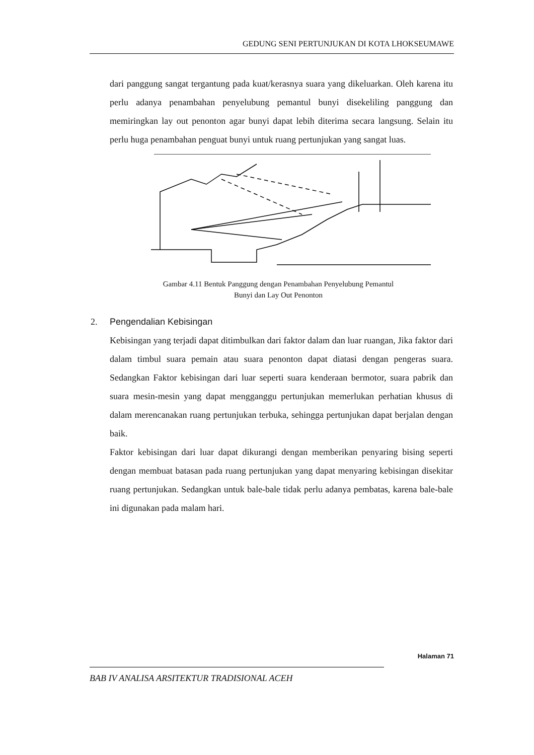GEDUNG SENI PERTUNJUKAN DI KOTA LHOKSEUMAWE
dari panggung sangat tergantung pada kuat/kerasnya suara yang dikeluarkan. Oleh karena itu perlu adanya penambahan penyelubung pemantul bunyi disekeliling panggung dan memiringkan lay out penonton agar bunyi dapat lebih diterima secara langsung. Selain itu perlu huga penambahan penguat bunyi untuk ruang pertunjukan yang sangat luas.
Gambar 4.11 Bentuk Panggung dengan Penambahan Penyelubung Pemantul Bunyi dan Lay Out Penonton
2. Pengendalian Kebisingan
Kebisingan yang terjadi dapat ditimbulkan dari faktor dalam dan luar ruangan, Jika faktor dari dalam timbul suara pemain atau suara penonton dapat diatasi dengan pengeras suara. Sedangkan Faktor kebisingan dari luar seperti suara kenderaan bermotor, suara pabrik dan suara mesin-mesin yang dapat mengganggu pertunjukan memerlukan perhatian khusus di dalam merencanakan ruang pertunjukan terbuka, sehingga pertunjukan dapat berjalan dengan baik.
Faktor kebisingan dari luar dapat dikurangi dengan memberikan penyaring bising seperti dengan membuat batasan pada ruang pertunjukan yang dapat menyaring kebisingan disekitar ruang pertunjukan. Sedangkan untuk bale-bale tidak perlu adanya pembatas, karena bale-bale ini digunakan pada malam hari.
Halaman 71
BAB IV ANALISA ARSITEKTUR TRADISIONAL ACEH